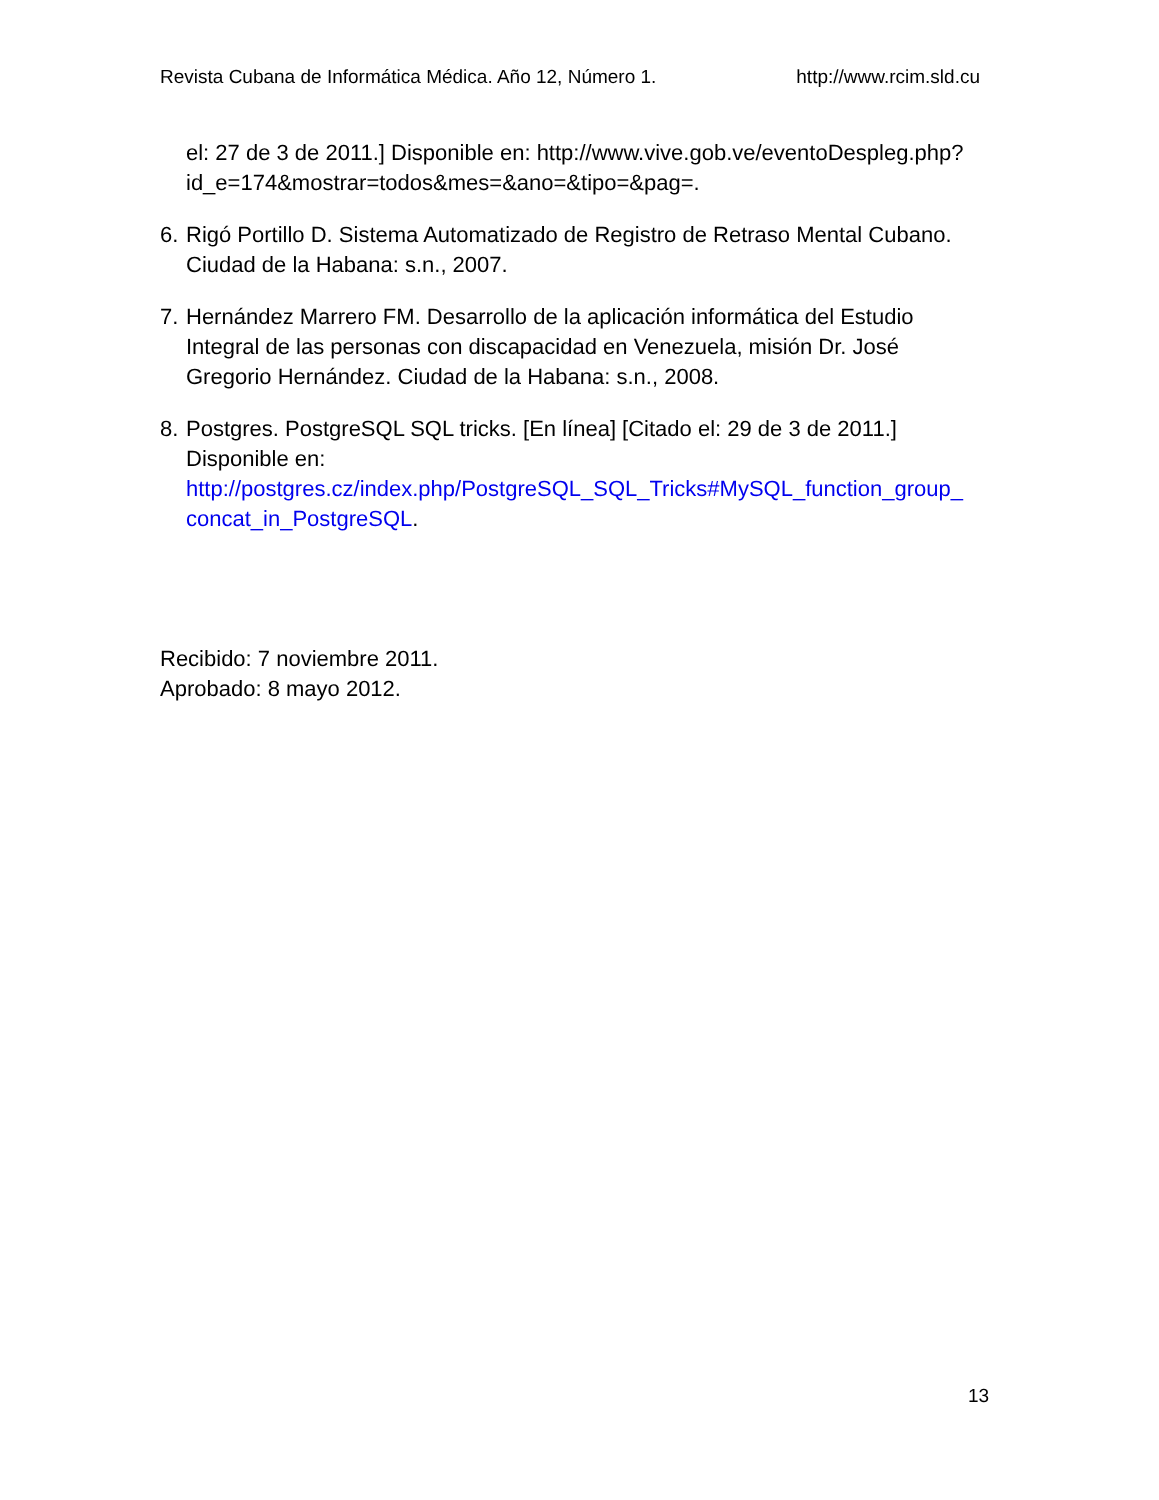Revista Cubana de Informática Médica. Año 12, Número 1. http://www.rcim.sld.cu
el: 27 de 3 de 2011.] Disponible en: http://www.vive.gob.ve/eventoDespleg.php?id_e=174&mostrar=todos&mes=&ano=&tipo=&pag=.
6. Rigó Portillo D. Sistema Automatizado de Registro de Retraso Mental Cubano. Ciudad de la Habana: s.n., 2007.
7. Hernández Marrero FM. Desarrollo de la aplicación informática del Estudio Integral de las personas con discapacidad en Venezuela, misión Dr. José Gregorio Hernández. Ciudad de la Habana: s.n., 2008.
8. Postgres. PostgreSQL SQL tricks. [En línea] [Citado el: 29 de 3 de 2011.] Disponible en:
http://postgres.cz/index.php/PostgreSQL_SQL_Tricks#MySQL_function_group_ concat_in_PostgreSQL.
Recibido: 7 noviembre 2011.
Aprobado: 8 mayo 2012.
13